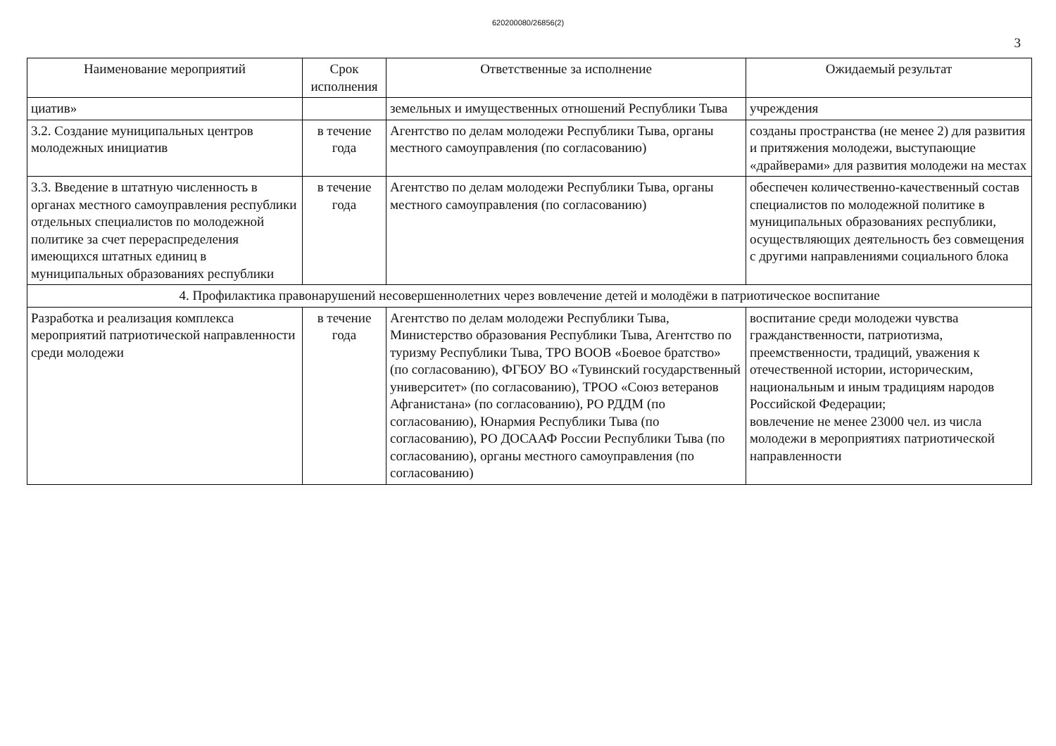620200080/26856(2)
3
| Наименование мероприятий | Срок исполнения | Ответственные за исполнение | Ожидаемый результат |
| --- | --- | --- | --- |
| циатив» | | земельных и имущественных отношений Республики Тыва | учреждения |
| 3.2. Создание муниципальных центров молодежных инициатив | в течение года | Агентство по делам молодежи Республики Тыва, органы местного самоуправления (по согласованию) | созданы пространства (не менее 2) для развития и притяжения молодежи, выступающие «драйверами» для развития молодежи на местах |
| 3.3. Введение в штатную численность в органах местного самоуправления республики отдельных специалистов по молодежной политике за счет перераспределения имеющихся штатных единиц в муниципальных образованиях республики | в течение года | Агентство по делам молодежи Республики Тыва, органы местного самоуправления (по согласованию) | обеспечен количественно-качественный состав специалистов по молодежной политике в муниципальных образованиях республики, осуществляющих деятельность без совмещения с другими направлениями социального блока |
| 4. Профилактика правонарушений несовершеннолетних через вовлечение детей и молодёжи в патриотическое воспитание | | | |
| Разработка и реализация комплекса мероприятий патриотической направленности среди молодежи | в течение года | Агентство по делам молодежи Республики Тыва, Министерство образования Республики Тыва, Агентство по туризму Республики Тыва, ТРО ВООВ «Боевое братство» (по согласованию), ФГБОУ ВО «Тувинский государственный университет» (по согласованию), ТРОО «Союз ветеранов Афганистана» (по согласованию), РО РДДМ (по согласованию), Юнармия Республики Тыва (по согласованию), РО ДОСААФ России Республики Тыва (по согласованию), органы местного самоуправления (по согласованию) | воспитание среди молодежи чувства гражданственности, патриотизма, преемственности, традиций, уважения к отечественной истории, историческим, национальным и иным традициям народов Российской Федерации; вовлечение не менее 23000 чел. из числа молодежи в мероприятиях патриотической направленности |